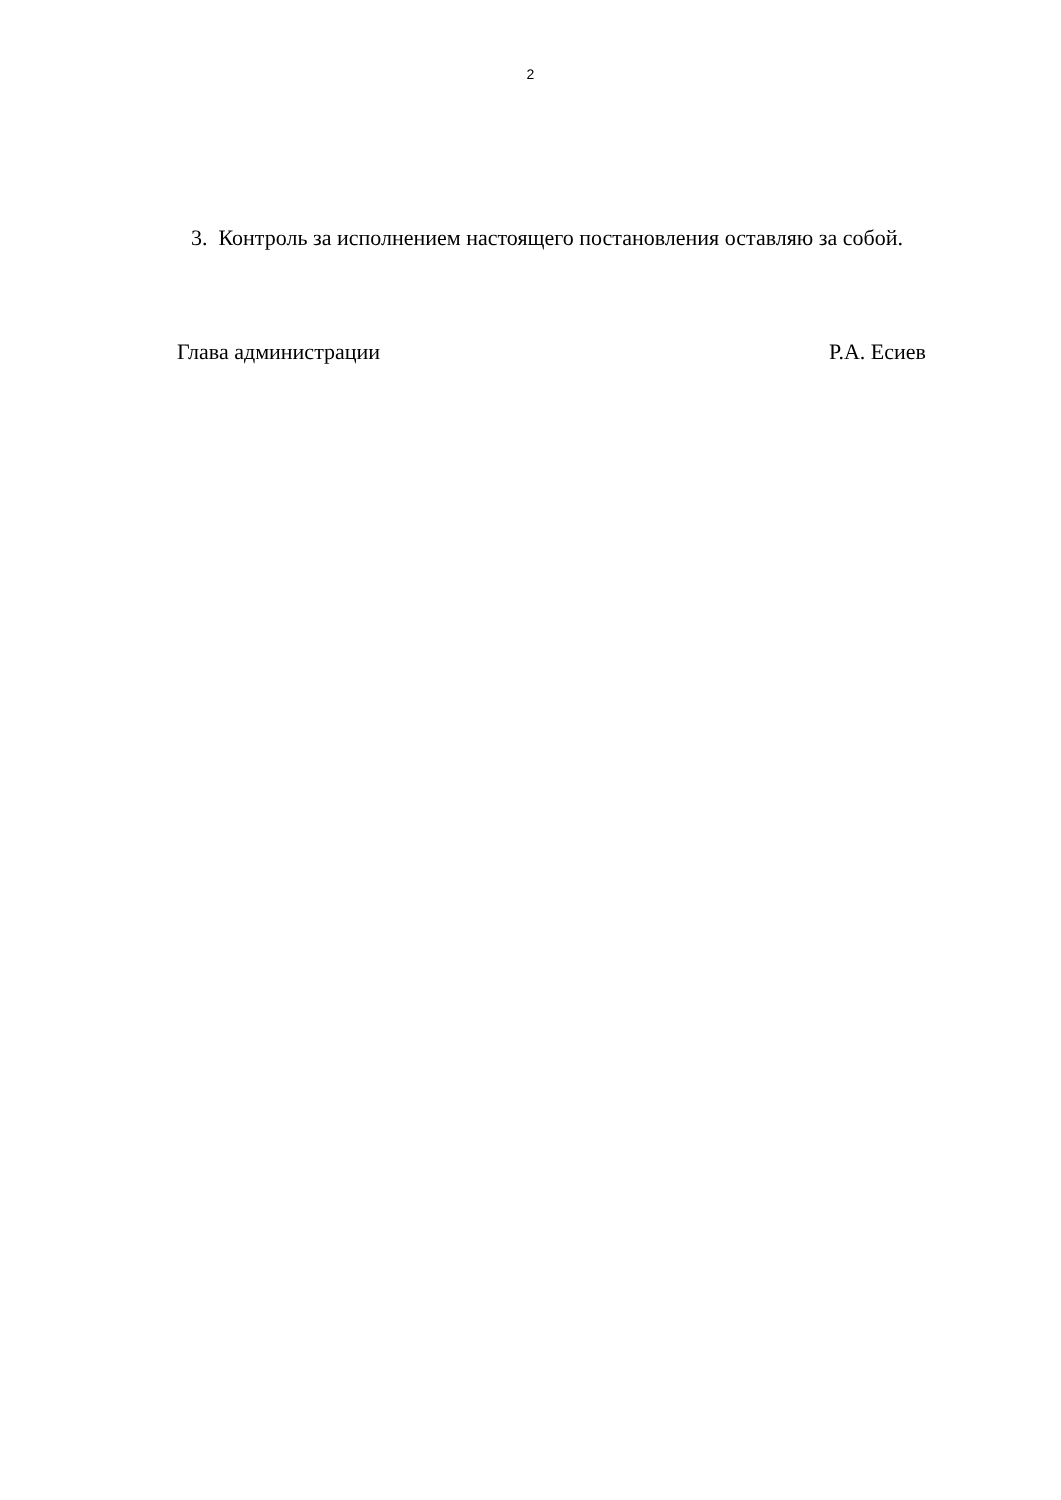2
3. Контроль за исполнением настоящего постановления оставляю за собой.
Глава администрации Р.А. Есиев